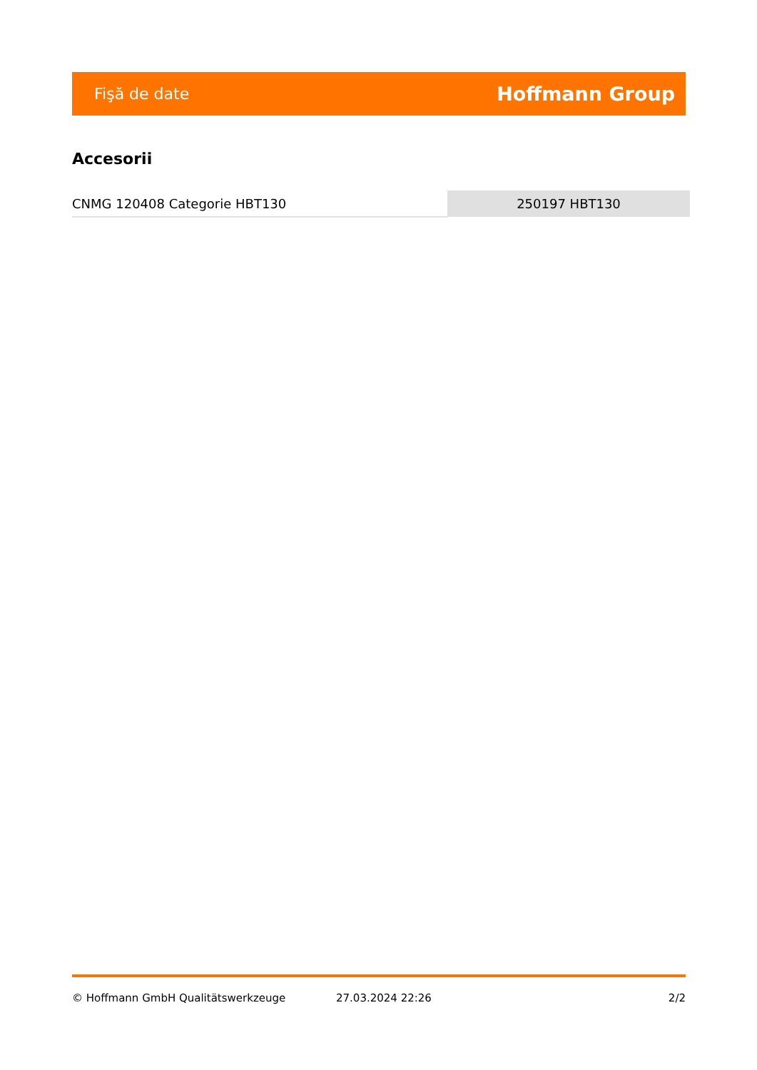Fişă de date Hoffmann Group
Accesorii
| CNMG 120408 Categorie HBT130 | 250197 HBT130 |
© Hoffmann GmbH Qualitätswerkzeuge 27.03.2024 22:26 2/2